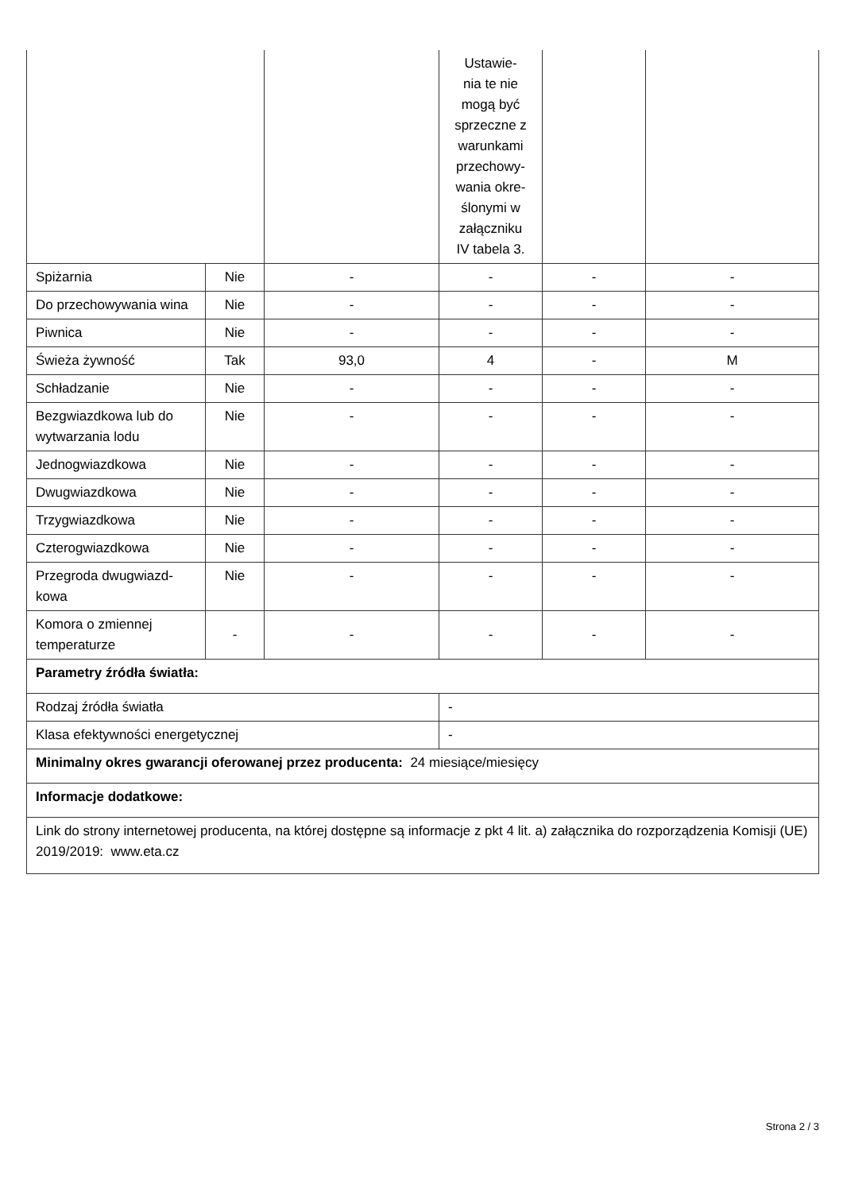| | | | Ustawie- nia te nie mogą być sprzeczne z warunkami przechowy- wania okre- ślonymi w załączniku IV tabela 3. | | |
| Spiżarnia | Nie | - | - | - | - |
| Do przechowywania wina | Nie | - | - | - | - |
| Piwnica | Nie | - | - | - | - |
| Świeża żywność | Tak | 93,0 | 4 | - | M |
| Schładzanie | Nie | - | - | - | - |
| Bezgwiazdkowa lub do wytwarzania lodu | Nie | - | - | - | - |
| Jednogwiazdkowa | Nie | - | - | - | - |
| Dwugwiazdkowa | Nie | - | - | - | - |
| Trzygwiazdkowa | Nie | - | - | - | - |
| Czterogwiazdkowa | Nie | - | - | - | - |
| Przegroda dwugwiazd-kowa | Nie | - | - | - | - |
| Komora o zmiennej temperaturze | - | - | - | - | - |
| Parametry źródła światła: | | | | | |
| Rodzaj źródła światła | | | - | | |
| Klasa efektywności energetycznej | | | - | | |
| Minimalny okres gwarancji oferowanej przez producenta: 24 miesiące/miesięcy | | | | | |
| Informacje dodatkowe: | | | | | |
| Link do strony internetowej producenta, na której dostępne są informacje z pkt 4 lit. a) załącznika do rozporządzenia Komisji (UE) 2019/2019: www.eta.cz | | | | | |
Strona 2 / 3